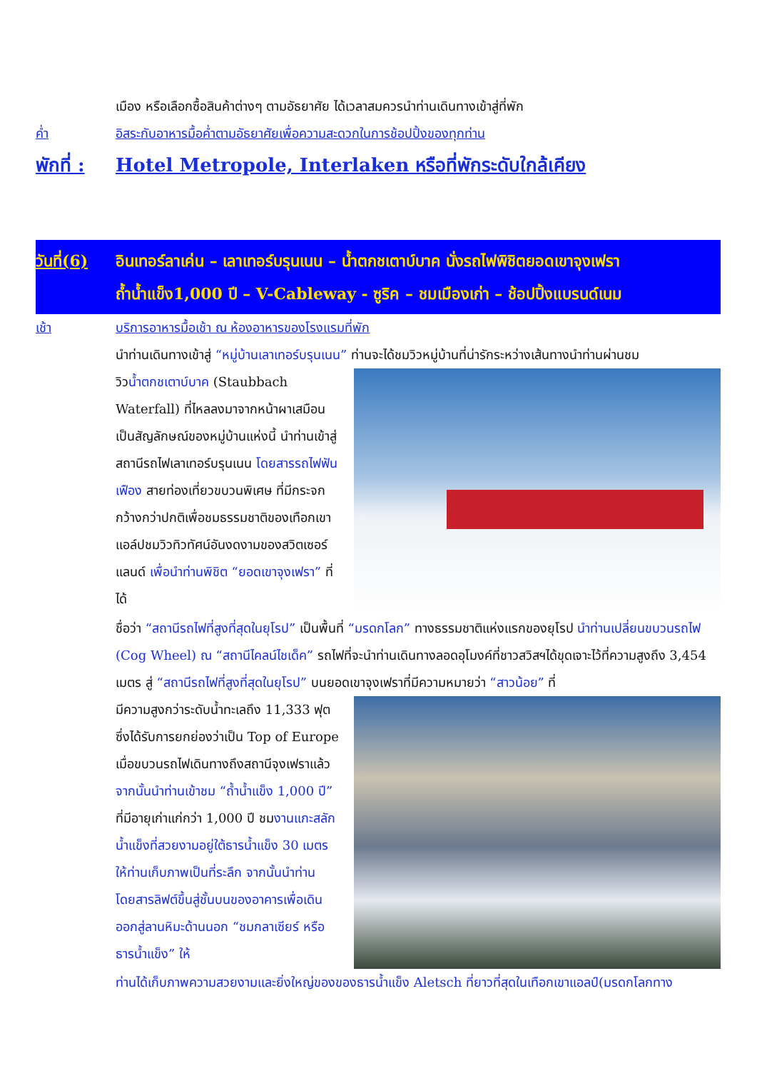เมือง หรือเลือกซื้อสินค้าต่างๆ ตามอัธยาศัย ได้เวลาสมควรนำท่านเดินทางเข้าสู่ที่พัก
ค่ำ อิสระกับอาหารมื้อค่ำตามอัธยาศัยเพื่อความสะดวกในการช้อปปิ้งของทุกท่าน
พักที่ : Hotel Metropole, Interlaken หรือที่พักระดับใกล้เคียง
วันที่(6) อินเทอร์ลาเค่น – เลาเทอร์บรุนเนน – น้ำตกชเตาบ์บาค นั่งรถไฟพิชิตยอดเขาจุงเฟรา
ถ้ำน้ำแข็ง1,000 ปี – V-Cableway - ซูริค – ชมเมืองเก่า – ช้อปปิ้งแบรนด์เนม
เช้า บริการอาหารมื้อเช้า ณ ห้องอาหารของโรงแรมที่พัก
นำท่านเดินทางเข้าสู่ “หมู่บ้านเลาเทอร์บรุนเนน” ท่านจะได้ชมวิวหมู่บ้านที่น่ารักระหว่างเส้นทางนำท่านผ่านชม
วิวน้ำตกชเตาบ์บาค (Staubbach Waterfall) ที่ไหลลงมาจากหน้าผาเสมือนเป็นสัญลักษณ์ของหมู่บ้านแห่งนี้ นำท่านเข้าสู่สถานีรถไฟเลาเทอร์บรุนเนน โดยสารรถไฟฟันเฟือง สายท่องเที่ยวขบวนพิเศษ ที่มีกระจกกว้างกว่าปกติเพื่อชมธรรมชาติของเทือกเขาแอล์ปชมวิวทิวทัศน์อันงดงามของสวิตเซอร์แลนด์ เพื่อนำท่านพิชิต “ยอดเขาจุงเฟรา” ที่ได้
ชื่อว่า “สถานีรถไฟที่สูงที่สุดในยุโรป” เป็นพื้นที่ “มรดกโลก” ทางธรรมชาติแห่งแรกของยุโรป นำท่านเปลี่ยนขบวนรถไฟ (Cog Wheel) ณ “สถานีไคลน์ไชเด็ค” รถไฟที่จะนำท่านเดินทางลอดอุโมงค์ที่ชาวสวิสฯได้ขุดเจาะไว้ที่ความสูงถึง 3,454 เมตร สู่ “สถานีรถไฟที่สูงที่สุดในยุโรป” บนยอดเขาจุงเฟราที่มีความหมายว่า “สาวน้อย” ที่
มีความสูงกว่าระดับน้ำทะเลถึง 11,333 ฟุต ซึ่งได้รับการยกย่องว่าเป็น Top of Europe เมื่อขบวนรถไฟเดินทางถึงสถานีจุงเฟราแล้ว จากนั้นนำท่านเข้าชม “ถ้ำน้ำแข็ง 1,000 ปี” ที่มีอายุเก่าแก่กว่า 1,000 ปี ชมงานแกะสลักน้ำแข็งที่สวยงามอยู่ใต้ธารน้ำแข็ง 30 เมตร ให้ท่านเก็บภาพเป็นที่ระลึก จากนั้นนำท่านโดยสารลิฟต์ขึ้นสู่ชั้นบนของอาคารเพื่อเดินออกสู่ลานหิมะด้านนอก “ชมกลาเซียร์ หรือ ธารน้ำแข็ง” ให้
ท่านได้เก็บภาพความสวยงามและยิ่งใหญ่ของของธารน้ำแข็ง Aletsch ที่ยาวที่สุดในเทือกเขาแอลป์(มรดกโลกทาง